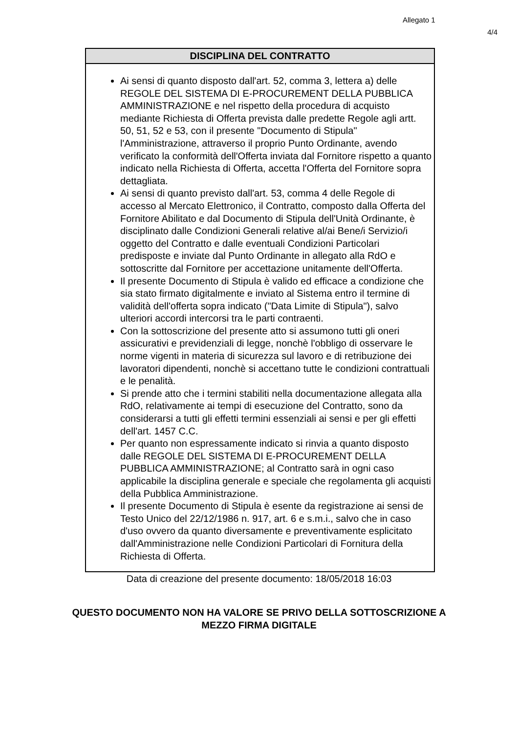Allegato 1
4/4
DISCIPLINA DEL CONTRATTO
Ai sensi di quanto disposto dall'art. 52, comma 3, lettera a) delle REGOLE DEL SISTEMA DI E-PROCUREMENT DELLA PUBBLICA AMMINISTRAZIONE e nel rispetto della procedura di acquisto mediante Richiesta di Offerta prevista dalle predette Regole agli artt. 50, 51, 52 e 53, con il presente "Documento di Stipula" l'Amministrazione, attraverso il proprio Punto Ordinante, avendo verificato la conformità dell'Offerta inviata dal Fornitore rispetto a quanto indicato nella Richiesta di Offerta, accetta l'Offerta del Fornitore sopra dettagliata.
Ai sensi di quanto previsto dall'art. 53, comma 4 delle Regole di accesso al Mercato Elettronico, il Contratto, composto dalla Offerta del Fornitore Abilitato e dal Documento di Stipula dell'Unità Ordinante, è disciplinato dalle Condizioni Generali relative al/ai Bene/i Servizio/i oggetto del Contratto e dalle eventuali Condizioni Particolari predisposte e inviate dal Punto Ordinante in allegato alla RdO e sottoscritte dal Fornitore per accettazione unitamente dell'Offerta.
Il presente Documento di Stipula è valido ed efficace a condizione che sia stato firmato digitalmente e inviato al Sistema entro il termine di validità dell'offerta sopra indicato ("Data Limite di Stipula"), salvo ulteriori accordi intercorsi tra le parti contraenti.
Con la sottoscrizione del presente atto si assumono tutti gli oneri assicurativi e previdenziali di legge, nonchè l'obbligo di osservare le norme vigenti in materia di sicurezza sul lavoro e di retribuzione dei lavoratori dipendenti, nonchè si accettano tutte le condizioni contrattuali e le penalità.
Si prende atto che i termini stabiliti nella documentazione allegata alla RdO, relativamente ai tempi di esecuzione del Contratto, sono da considerarsi a tutti gli effetti termini essenziali ai sensi e per gli effetti dell'art. 1457 C.C.
Per quanto non espressamente indicato si rinvia a quanto disposto dalle REGOLE DEL SISTEMA DI E-PROCUREMENT DELLA PUBBLICA AMMINISTRAZIONE; al Contratto sarà in ogni caso applicabile la disciplina generale e speciale che regolamenta gli acquisti della Pubblica Amministrazione.
Il presente Documento di Stipula è esente da registrazione ai sensi de Testo Unico del 22/12/1986 n. 917, art. 6 e s.m.i., salvo che in caso d'uso ovvero da quanto diversamente e preventivamente esplicitato dall'Amministrazione nelle Condizioni Particolari di Fornitura della Richiesta di Offerta.
Data di creazione del presente documento: 18/05/2018 16:03
QUESTO DOCUMENTO NON HA VALORE SE PRIVO DELLA SOTTOSCRIZIONE A
MEZZO FIRMA DIGITALE